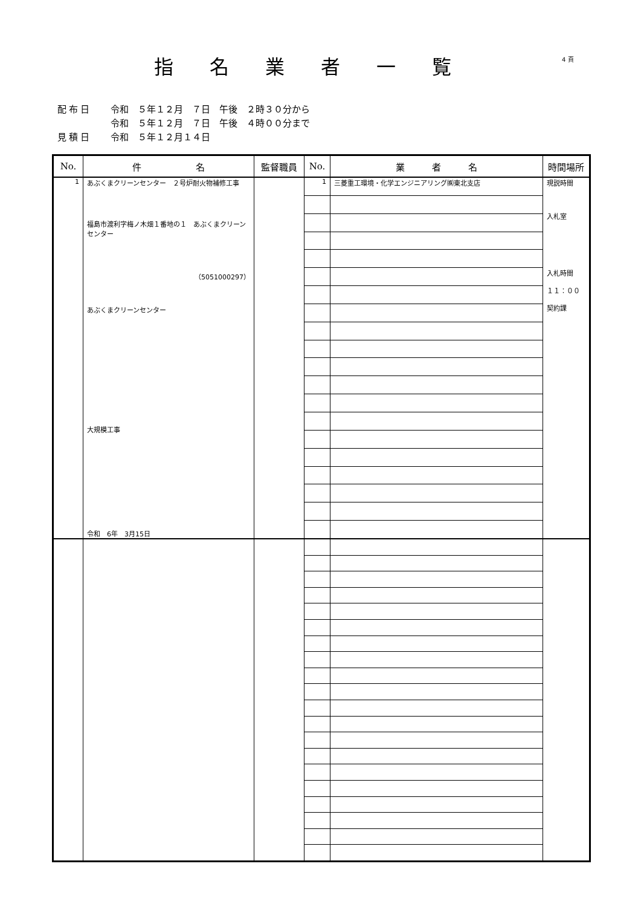指名業者一覧 4 頁
配布日 令和　５年１２月　７日　午後　２時３０分から
令和　５年１２月　７日　午後　４時００分まで
見積日 令和　５年１２月１４日
| No. | 件 名 | 監督職員 | No. | 業 者 名 | 時間場所 |
| --- | --- | --- | --- | --- | --- |
| 1 | あぶくまクリーンセンター ２号炉耐火物補修工事 福島市渡利字梅ノ木畑１番地の１ あぶくまクリーンセンター （5051000297） あぶくまクリーンセンター 大規模工事 令和 6年 3月15日 | | 1 | 三菱重工環境・化学エンジニアリング㈱東北支店 | 現説時間 入札室 入札時間 １１：００ 契約課 |